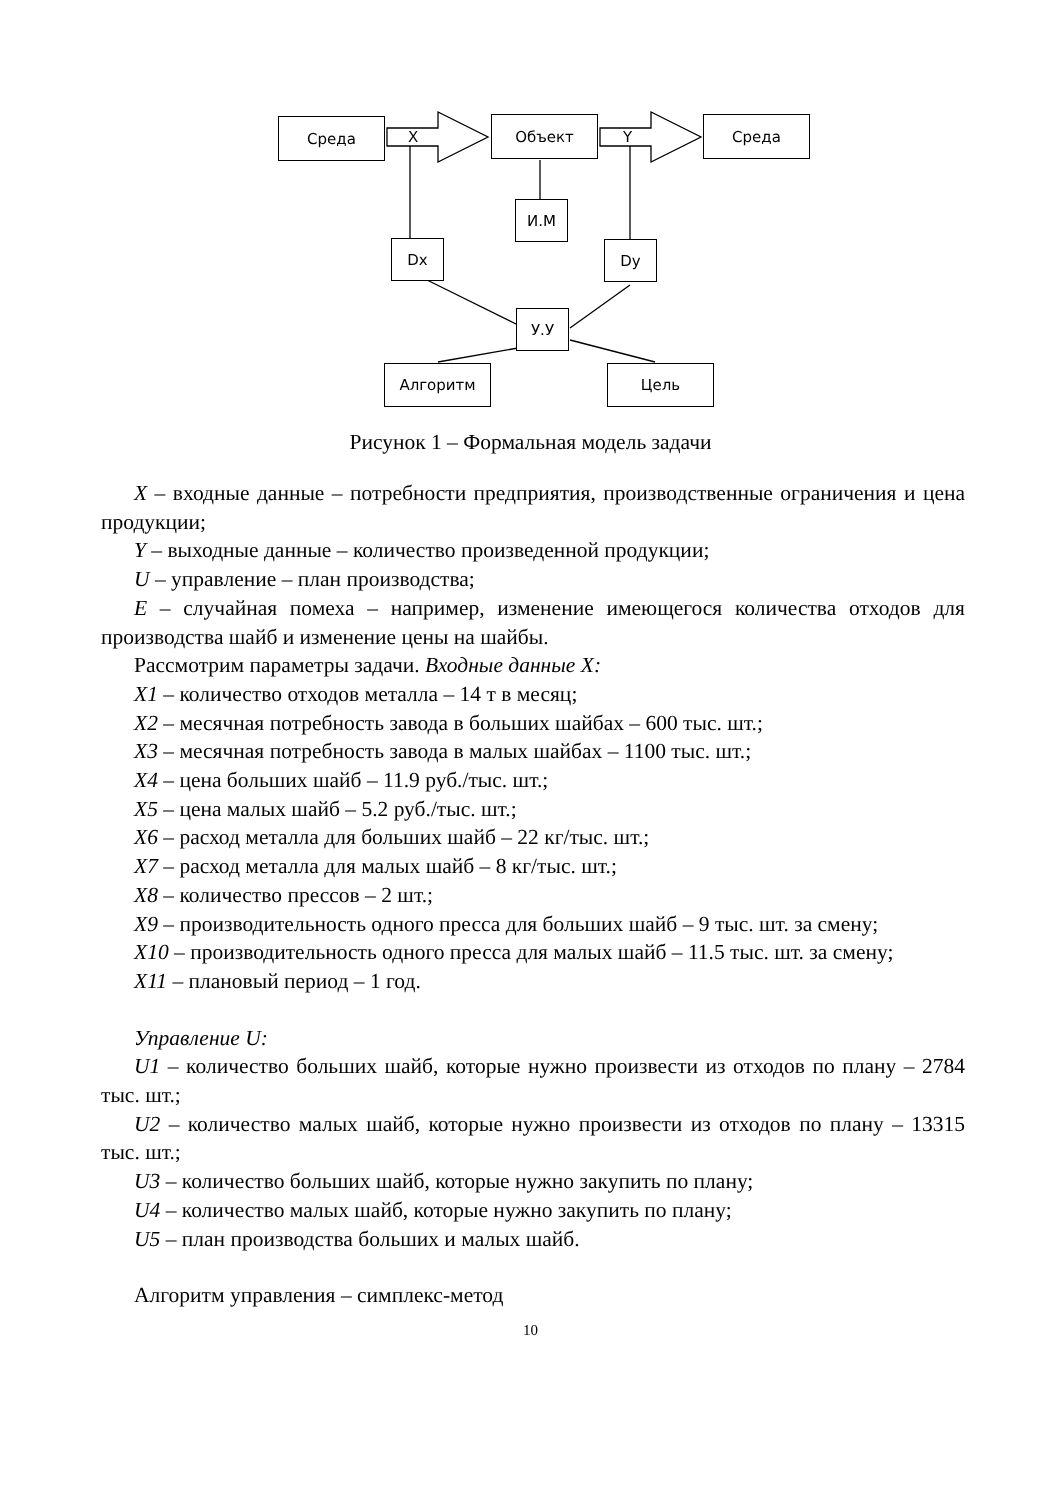Среда
X
Объект
Y
Среда
И.М
Dx Dy
У.У
Алгоритм Цель
Рисунок 1 – Формальная модель задачи
X – входные данные – потребности предприятия, производственные ограничения и цена продукции;
Y – выходные данные – количество произведенной продукции;
U – управление – план производства;
E – случайная помеха – например, изменение имеющегося количества отходов для производства шайб и изменение цены на шайбы.
Рассмотрим параметры задачи. Входные данные X:
X1 – количество отходов металла – 14 т в месяц;
X2 – месячная потребность завода в больших шайбах – 600 тыс. шт.;
X3 – месячная потребность завода в малых шайбах – 1100 тыс. шт.;
X4 – цена больших шайб – 11.9 руб./тыс. шт.;
X5 – цена малых шайб – 5.2 руб./тыс. шт.;
X6 – расход металла для больших шайб – 22 кг/тыс. шт.;
X7 – расход металла для малых шайб – 8 кг/тыс. шт.;
X8 – количество прессов – 2 шт.;
X9 – производительность одного пресса для больших шайб – 9 тыс. шт. за смену;
X10 – производительность одного пресса для малых шайб – 11.5 тыс. шт. за смену;
X11 – плановый период – 1 год.
Управление U:
U1 – количество больших шайб, которые нужно произвести из отходов по плану – 2784 тыс. шт.;
U2 – количество малых шайб, которые нужно произвести из отходов по плану – 13315 тыс. шт.;
U3 – количество больших шайб, которые нужно закупить по плану;
U4 – количество малых шайб, которые нужно закупить по плану;
U5 – план производства больших и малых шайб.
Алгоритм управления – симплекс-метод
10